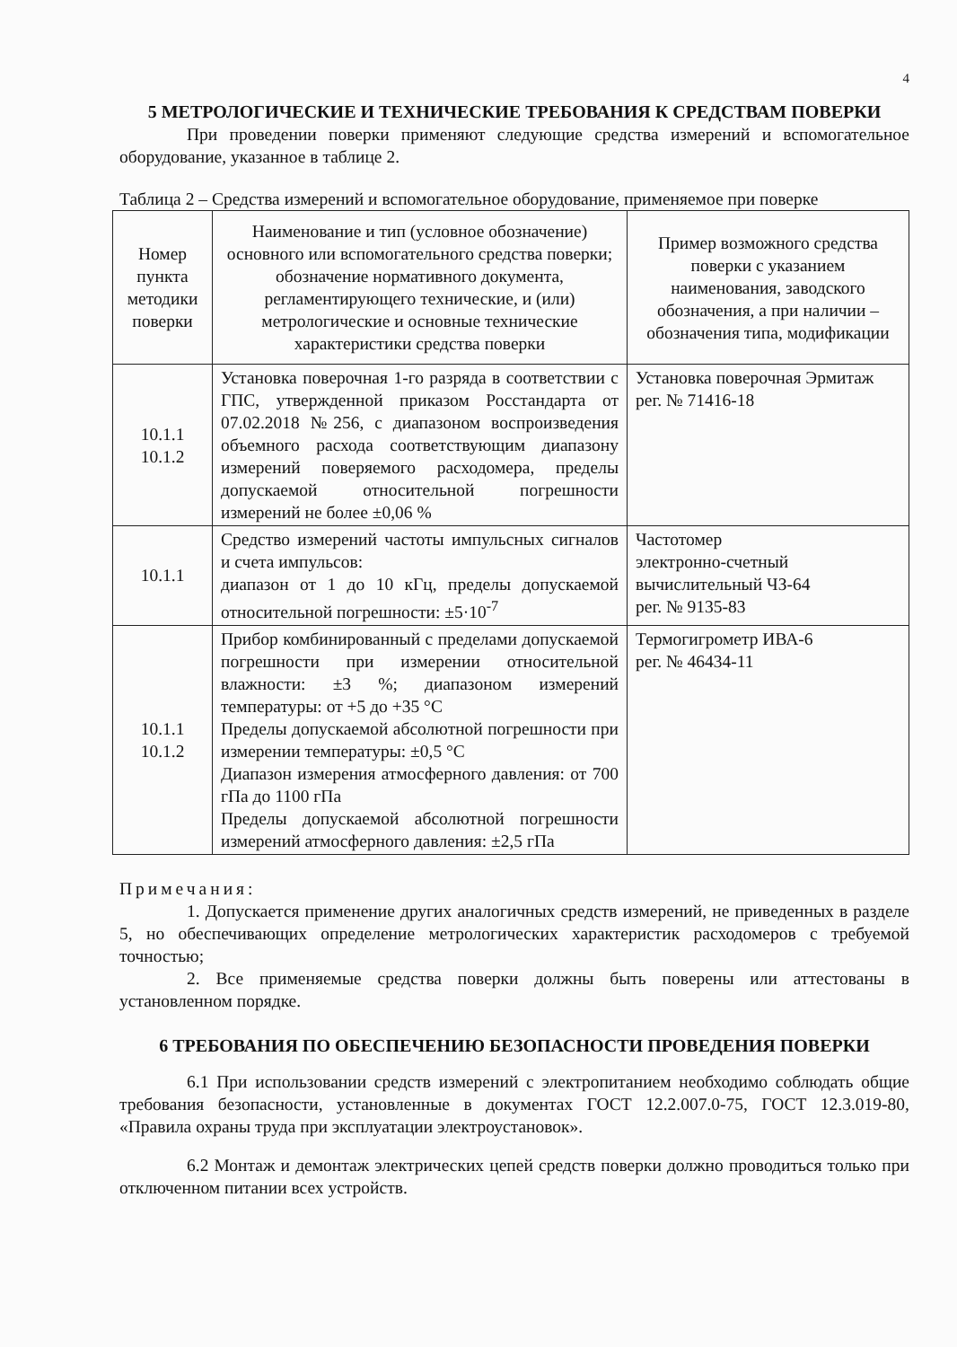4
5 МЕТРОЛОГИЧЕСКИЕ И ТЕХНИЧЕСКИЕ ТРЕБОВАНИЯ К СРЕДСТВАМ ПОВЕРКИ
При проведении поверки применяют следующие средства измерений и вспомогательное оборудование, указанное в таблице 2.
Таблица 2 – Средства измерений и вспомогательное оборудование, применяемое при поверке
| Номер пункта методики поверки | Наименование и тип (условное обозначение) основного или вспомогательного средства поверки; обозначение нормативного документа, регламентирующего технические, и (или) метрологические и основные технические характеристики средства поверки | Пример возможного средства поверки с указанием наименования, заводского обозначения, а при наличии – обозначения типа, модификации |
| 10.1.1 10.1.2 | Установка поверочная 1-го разряда в соответствии с ГПС, утвержденной приказом Росстандарта от 07.02.2018 №256, с диапазоном воспроизведения объемного расхода соответствующим диапазону измерений поверяемого расходомера, пределы допускаемой относительной погрешности измерений не более ±0,06 % | Установка поверочная Эрмитаж рег. № 71416-18 |
| 10.1.1 | Средство измерений частоты импульсных сигналов и счета импульсов: диапазон от 1 до 10 кГц, пределы допускаемой относительной погрешности: ±5·10<sup>-7</sup> | Частотомер электронно-счетный вычислительный ЧЗ-64 рег. № 9135-83 |
| 10.1.1 10.1.2 | Прибор комбинированный с пределами допускаемой погрешности при измерении относительной влажности: ±3 %; диапазоном измерений температуры: от +5 до +35 °С Пределы допускаемой абсолютной погрешности при измерении температуры: ±0,5 °С Диапазон измерения атмосферного давления: от 700 гПа до 1100 гПа Пределы допускаемой абсолютной погрешности измерений атмосферного давления: ±2,5 гПа | Термогигрометр ИВА-6 рег. № 46434-11 |
Примечания:
1. Допускается применение других аналогичных средств измерений, не приведенных в разделе 5, но обеспечивающих определение метрологических характеристик расходомеров с требуемой точностью;
2. Все применяемые средства поверки должны быть поверены или аттестованы в установленном порядке.
6 ТРЕБОВАНИЯ ПО ОБЕСПЕЧЕНИЮ БЕЗОПАСНОСТИ ПРОВЕДЕНИЯ ПОВЕРКИ
6.1 При использовании средств измерений с электропитанием необходимо соблюдать общие требования безопасности, установленные в документах ГОСТ 12.2.007.0-75, ГОСТ 12.3.019-80, «Правила охраны труда при эксплуатации электроустановок».
6.2 Монтаж и демонтаж электрических цепей средств поверки должно проводиться только при отключенном питании всех устройств.